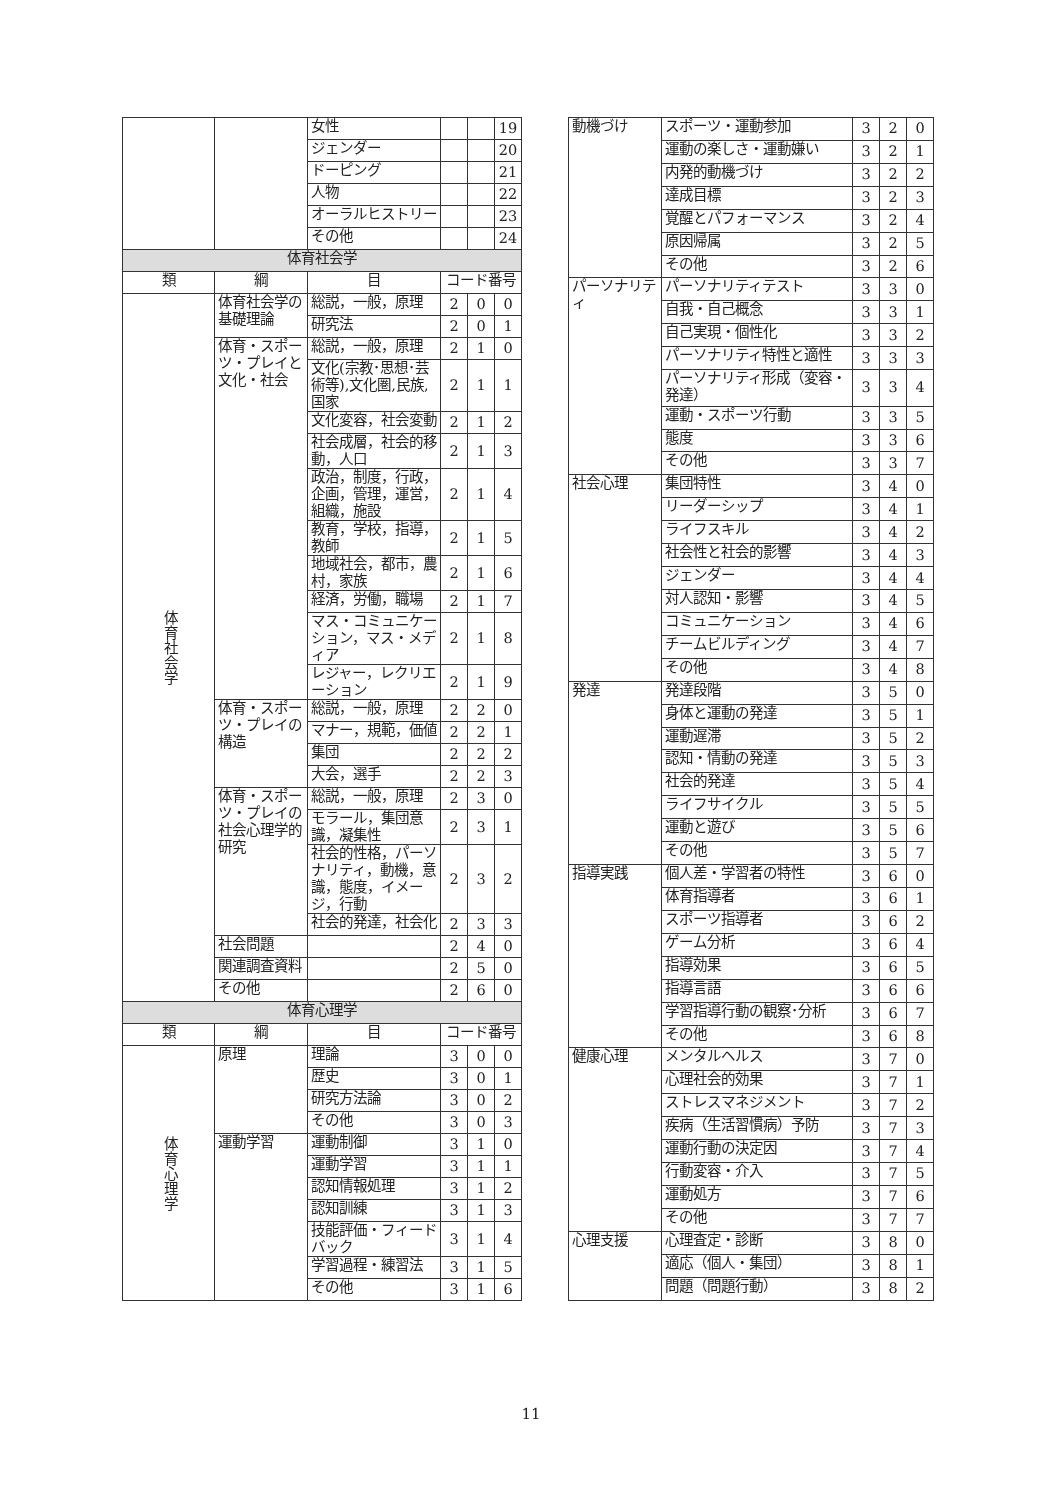| | | 女性 | | | 19 |
| | | ジェンダー | | | 20 |
| | | ドーピング | | | 21 |
| | | 人物 | | | 22 |
| | | オーラルヒストリー | | | 23 |
| | | その他 | | | 24 |
| 体育社会学 | | | | | |
| 類 | 綱 | 目 | コード番号 | | |
| 体育社会学 | 体育社会学の基礎理論 | 総説，一般，原理 | 2 | 0 | 0 |
| | | 研究法 | 2 | 0 | 1 |
| | 体育・スポーツ・プレイと文化・社会 | 総説，一般，原理 | 2 | 1 | 0 |
| | | 文化(宗教･思想･芸術等),文化圏,民族,国家 | 2 | 1 | 1 |
| | | 文化変容，社会変動 | 2 | 1 | 2 |
| | | 社会成層，社会的移動，人口 | 2 | 1 | 3 |
| | | 政治，制度，行政，企画，管理，運営，組織，施設 | 2 | 1 | 4 |
| | | 教育，学校，指導，教師 | 2 | 1 | 5 |
| | | 地域社会，都市，農村，家族 | 2 | 1 | 6 |
| | | 経済，労働，職場 | 2 | 1 | 7 |
| | | マス・コミュニケーション，マス・メディア | 2 | 1 | 8 |
| | | レジャー，レクリエーション | 2 | 1 | 9 |
| | 体育・スポーツ・プレイの構造 | 総説，一般，原理 | 2 | 2 | 0 |
| | | マナー，規範，価値 | 2 | 2 | 1 |
| | | 集団 | 2 | 2 | 2 |
| | | 大会，選手 | 2 | 2 | 3 |
| | 体育・スポーツ・プレイの社会心理学的研究 | 総説，一般，原理 | 2 | 3 | 0 |
| | | モラール，集団意識，凝集性 | 2 | 3 | 1 |
| | | 社会的性格，パーソナリティ，動機，意識，態度，イメージ，行動 | 2 | 3 | 2 |
| | | 社会的発達，社会化 | 2 | 3 | 3 |
| | 社会問題 | | 2 | 4 | 0 |
| | 関連調査資料 | | 2 | 5 | 0 |
| | その他 | | 2 | 6 | 0 |
| 体育心理学 | | | | | |
| 類 | 綱 | 目 | コード番号 | | |
| 体育心理学 | 原理 | 理論 | 3 | 0 | 0 |
| | | 歴史 | 3 | 0 | 1 |
| | | 研究方法論 | 3 | 0 | 2 |
| | | その他 | 3 | 0 | 3 |
| | 運動学習 | 運動制御 | 3 | 1 | 0 |
| | | 運動学習 | 3 | 1 | 1 |
| | | 認知情報処理 | 3 | 1 | 2 |
| | | 認知訓練 | 3 | 1 | 3 |
| | | 技能評価・フィードバック | 3 | 1 | 4 |
| | | 学習過程・練習法 | 3 | 1 | 5 |
| | | その他 | 3 | 1 | 6 |
| 動機づけ | スポーツ・運動参加 | 3 | 2 | 0 |
| | 運動の楽しさ・運動嫌い | 3 | 2 | 1 |
| | 内発的動機づけ | 3 | 2 | 2 |
| | 達成目標 | 3 | 2 | 3 |
| | 覚醒とパフォーマンス | 3 | 2 | 4 |
| | 原因帰属 | 3 | 2 | 5 |
| | その他 | 3 | 2 | 6 |
| パーソナリティ | パーソナリティテスト | 3 | 3 | 0 |
| | 自我・自己概念 | 3 | 3 | 1 |
| | 自己実現・個性化 | 3 | 3 | 2 |
| | パーソナリティ特性と適性 | 3 | 3 | 3 |
| | パーソナリティ形成（変容・発達） | 3 | 3 | 4 |
| | 運動・スポーツ行動 | 3 | 3 | 5 |
| | 態度 | 3 | 3 | 6 |
| | その他 | 3 | 3 | 7 |
| 社会心理 | 集団特性 | 3 | 4 | 0 |
| | リーダーシップ | 3 | 4 | 1 |
| | ライフスキル | 3 | 4 | 2 |
| | 社会性と社会的影響 | 3 | 4 | 3 |
| | ジェンダー | 3 | 4 | 4 |
| | 対人認知・影響 | 3 | 4 | 5 |
| | コミュニケーション | 3 | 4 | 6 |
| | チームビルディング | 3 | 4 | 7 |
| | その他 | 3 | 4 | 8 |
| 発達 | 発達段階 | 3 | 5 | 0 |
| | 身体と運動の発達 | 3 | 5 | 1 |
| | 運動遅滞 | 3 | 5 | 2 |
| | 認知・情動の発達 | 3 | 5 | 3 |
| | 社会的発達 | 3 | 5 | 4 |
| | ライフサイクル | 3 | 5 | 5 |
| | 運動と遊び | 3 | 5 | 6 |
| | その他 | 3 | 5 | 7 |
| 指導実践 | 個人差・学習者の特性 | 3 | 6 | 0 |
| | 体育指導者 | 3 | 6 | 1 |
| | スポーツ指導者 | 3 | 6 | 2 |
| | ゲーム分析 | 3 | 6 | 4 |
| | 指導効果 | 3 | 6 | 5 |
| | 指導言語 | 3 | 6 | 6 |
| | 学習指導行動の観察･分析 | 3 | 6 | 7 |
| | その他 | 3 | 6 | 8 |
| 健康心理 | メンタルヘルス | 3 | 7 | 0 |
| | 心理社会的効果 | 3 | 7 | 1 |
| | ストレスマネジメント | 3 | 7 | 2 |
| | 疾病（生活習慣病）予防 | 3 | 7 | 3 |
| | 運動行動の決定因 | 3 | 7 | 4 |
| | 行動変容・介入 | 3 | 7 | 5 |
| | 運動処方 | 3 | 7 | 6 |
| | その他 | 3 | 7 | 7 |
| 心理支援 | 心理査定・診断 | 3 | 8 | 0 |
| | 適応（個人・集団） | 3 | 8 | 1 |
| | 問題（問題行動） | 3 | 8 | 2 |
11